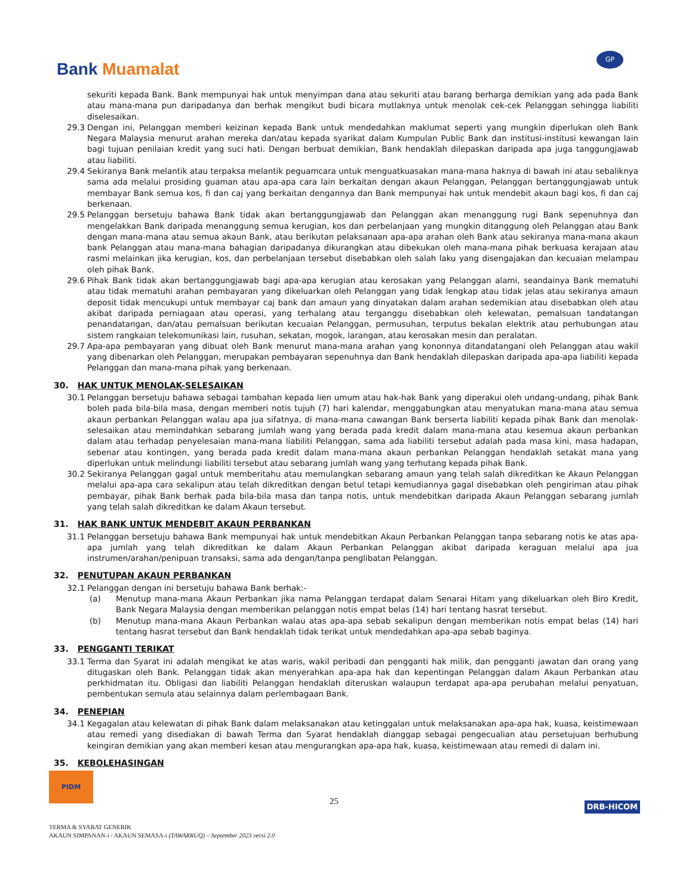Bank Muamalat
GP
sekuriti kepada Bank. Bank mempunyai hak untuk menyimpan dana atau sekuriti atau barang berharga demikian yang ada pada Bank atau mana-mana pun daripadanya dan berhak mengikut budi bicara mutlaknya untuk menolak cek-cek Pelanggan sehingga liabiliti diselesaikan.
29.3 Dengan ini, Pelanggan memberi keizinan kepada Bank untuk mendedahkan maklumat seperti yang mungkin diperlukan oleh Bank Negara Malaysia menurut arahan mereka dan/atau kepada syarikat dalam Kumpulan Public Bank dan institusi-institusi kewangan lain bagi tujuan penilaian kredit yang suci hati. Dengan berbuat demikian, Bank hendaklah dilepaskan daripada apa juga tanggungjawab atau liabiliti.
29.4 Sekiranya Bank melantik atau terpaksa melantik peguamcara untuk menguatkuasakan mana-mana haknya di bawah ini atau sebaliknya sama ada melalui prosiding guaman atau apa-apa cara lain berkaitan dengan akaun Pelanggan, Pelanggan bertanggungjawab untuk membayar Bank semua kos, fi dan caj yang berkaitan dengannya dan Bank mempunyai hak untuk mendebit akaun bagi kos, fi dan caj berkenaan.
29.5 Pelanggan bersetuju bahawa Bank tidak akan bertanggungjawab dan Pelanggan akan menanggung rugi Bank sepenuhnya dan mengelakkan Bank daripada menanggung semua kerugian, kos dan perbelanjaan yang mungkin ditanggung oleh Pelanggan atau Bank dengan mana-mana atau semua akaun Bank, atau berikutan pelaksanaan apa-apa arahan oleh Bank atau sekiranya mana-mana akaun bank Pelanggan atau mana-mana bahagian daripadanya dikurangkan atau dibekukan oleh mana-mana pihak berkuasa kerajaan atau rasmi melainkan jika kerugian, kos, dan perbelanjaan tersebut disebabkan oleh salah laku yang disengajakan dan kecuaian melampau oleh pihak Bank.
29.6 Pihak Bank tidak akan bertanggungjawab bagi apa-apa kerugian atau kerosakan yang Pelanggan alami, seandainya Bank mematuhi atau tidak mematuhi arahan pembayaran yang dikeluarkan oleh Pelanggan yang tidak lengkap atau tidak jelas atau sekiranya amaun deposit tidak mencukupi untuk membayar caj bank dan amaun yang dinyatakan dalam arahan sedemikian atau disebabkan oleh atau akibat daripada perniagaan atau operasi, yang terhalang atau terganggu disebabkan oleh kelewatan, pemalsuan tandatangan penandatangan, dan/atau pemalsuan berikutan kecuaian Pelanggan, permusuhan, terputus bekalan elektrik atau perhubungan atau sistem rangkaian telekomunikasi lain, rusuhan, sekatan, mogok, larangan, atau kerosakan mesin dan peralatan.
29.7 Apa-apa pembayaran yang dibuat oleh Bank menurut mana-mana arahan yang kononnya ditandatangani oleh Pelanggan atau wakil yang dibenarkan oleh Pelanggan, merupakan pembayaran sepenuhnya dan Bank hendaklah dilepaskan daripada apa-apa liabiliti kepada Pelanggan dan mana-mana pihak yang berkenaan.
30. HAK UNTUK MENOLAK-SELESAIKAN
30.1 Pelanggan bersetuju bahawa sebagai tambahan kepada lien umum atau hak-hak Bank yang diperakui oleh undang-undang, pihak Bank boleh pada bila-bila masa, dengan memberi notis tujuh (7) hari kalendar, menggabungkan atau menyatukan mana-mana atau semua akaun perbankan Pelanggan walau apa jua sifatnya, di mana-mana cawangan Bank berserta liabiliti kepada pihak Bank dan menolak-selesaikan atau memindahkan sebarang jumlah wang yang berada pada kredit dalam mana-mana atau kesemua akaun perbankan dalam atau terhadap penyelesaian mana-mana liabiliti Pelanggan, sama ada liabiliti tersebut adalah pada masa kini, masa hadapan, sebenar atau kontingen, yang berada pada kredit dalam mana-mana akaun perbankan Pelanggan hendaklah setakat mana yang diperlukan untuk melindungi liabiliti tersebut atau sebarang jumlah wang yang terhutang kepada pihak Bank.
30.2 Sekiranya Pelanggan gagal untuk memberitahu atau memulangkan sebarang amaun yang telah salah dikreditkan ke Akaun Pelanggan melalui apa-apa cara sekalipun atau telah dikreditkan dengan betul tetapi kemudiannya gagal disebabkan oleh pengiriman atau pihak pembayar, pihak Bank berhak pada bila-bila masa dan tanpa notis, untuk mendebitkan daripada Akaun Pelanggan sebarang jumlah yang telah salah dikreditkan ke dalam Akaun tersebut.
31. HAK BANK UNTUK MENDEBIT AKAUN PERBANKAN
31.1 Pelanggan bersetuju bahawa Bank mempunyai hak untuk mendebitkan Akaun Perbankan Pelanggan tanpa sebarang notis ke atas apa-apa jumlah yang telah dikreditkan ke dalam Akaun Perbankan Pelanggan akibat daripada keraguan melalui apa jua instrumen/arahan/penipuan transaksi, sama ada dengan/tanpa penglibatan Pelanggan.
32. PENUTUPAN AKAUN PERBANKAN
32.1 Pelanggan dengan ini bersetuju bahawa Bank berhak:-
(a) Menutup mana-mana Akaun Perbankan jika nama Pelanggan terdapat dalam Senarai Hitam yang dikeluarkan oleh Biro Kredit, Bank Negara Malaysia dengan memberikan pelanggan notis empat belas (14) hari tentang hasrat tersebut.
(b) Menutup mana-mana Akaun Perbankan walau atas apa-apa sebab sekalipun dengan memberikan notis empat belas (14) hari tentang hasrat tersebut dan Bank hendaklah tidak terikat untuk mendedahkan apa-apa sebab baginya.
33. PENGGANTI TERIKAT
33.1 Terma dan Syarat ini adalah mengikat ke atas waris, wakil peribadi dan pengganti hak milik, dan pengganti jawatan dan orang yang ditugaskan oleh Bank. Pelanggan tidak akan menyerahkan apa-apa hak dan kepentingan Pelanggan dalam Akaun Perbankan atau perkhidmatan itu. Obligasi dan liabiliti Pelanggan hendaklah diteruskan walaupun terdapat apa-apa perubahan melalui penyatuan, pembentukan semula atau selainnya dalam perlembagaan Bank.
34. PENEPIAN
34.1 Kegagalan atau kelewatan di pihak Bank dalam melaksanakan atau ketinggalan untuk melaksanakan apa-apa hak, kuasa, keistimewaan atau remedi yang disediakan di bawah Terma dan Syarat hendaklah dianggap sebagai pengecualian atau persetujuan berhubung keingiran demikian yang akan memberi kesan atau mengurangkan apa-apa hak, kuasa, keistimewaan atau remedi di dalam ini.
35. KEBOLEHASINGAN
PIDM
25 DRB-HICOM
TERMA & SYARAT GENERIK
AKAUN SIMPANAN-i / AKAUN SEMASA-i (TAWARRUQ) – September 2023 versi 2.0